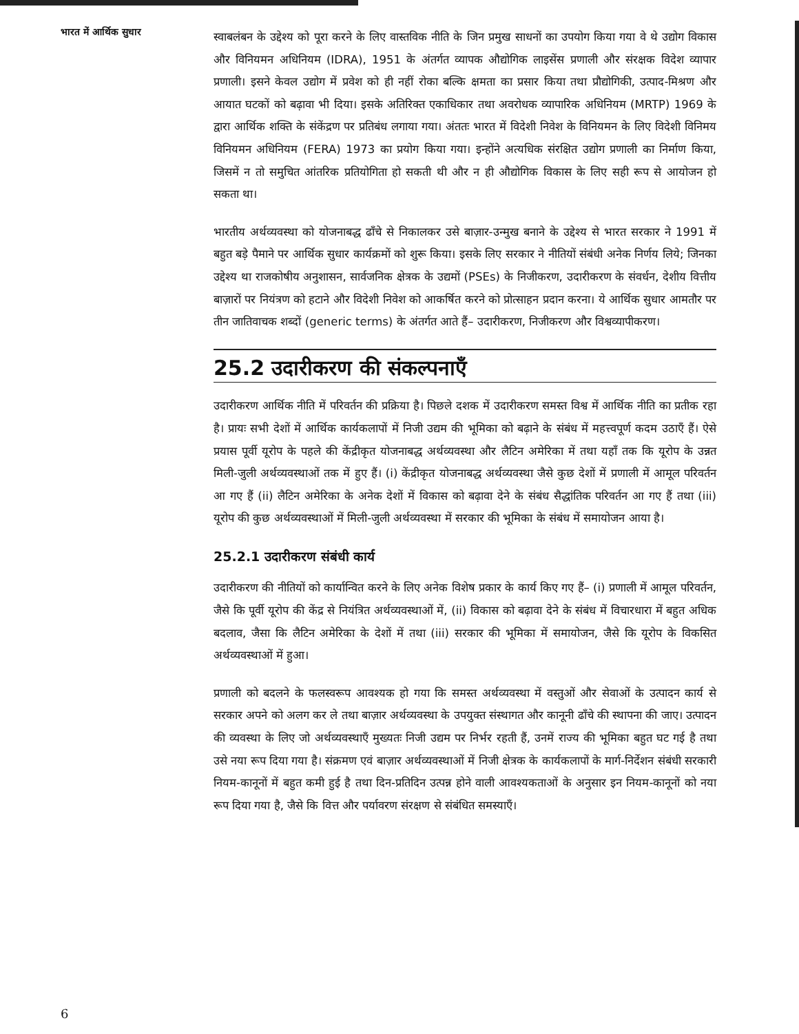भारत में आर्थिक सुधार
स्वाबलंबन के उद्देश्य को पूरा करने के लिए वास्तविक नीति के जिन प्रमुख साधनों का उपयोग किया गया वे थे उद्योग विकास और विनियमन अधिनियम (IDRA), 1951 के अंतर्गत व्यापक औद्योगिक लाइसेंस प्रणाली और संरक्षक विदेश व्यापार प्रणाली। इसने केवल उद्योग में प्रवेश को ही नहीं रोका बल्कि क्षमता का प्रसार किया तथा प्रौद्योगिकी, उत्पाद-मिश्रण और आयात घटकों को बढ़ावा भी दिया। इसके अतिरिक्त एकाधिकार तथा अवरोधक व्यापारिक अधिनियम (MRTP) 1969 के द्वारा आर्थिक शक्ति के संकेंद्रण पर प्रतिबंध लगाया गया। अंततः भारत में विदेशी निवेश के विनियमन के लिए विदेशी विनिमय विनियमन अधिनियम (FERA) 1973 का प्रयोग किया गया। इन्होंने अत्यधिक संरक्षित उद्योग प्रणाली का निर्माण किया, जिसमें न तो समुचित आंतरिक प्रतियोगिता हो सकती थी और न ही औद्योगिक विकास के लिए सही रूप से आयोजन हो सकता था।
भारतीय अर्थव्यवस्था को योजनाबद्ध ढाँचे से निकालकर उसे बाज़ार-उन्मुख बनाने के उद्देश्य से भारत सरकार ने 1991 में बहुत बड़े पैमाने पर आर्थिक सुधार कार्यक्रमों को शुरू किया। इसके लिए सरकार ने नीतियों संबंधी अनेक निर्णय लिये; जिनका उद्देश्य था राजकोषीय अनुशासन, सार्वजनिक क्षेत्रक के उद्यमों (PSEs) के निजीकरण, उदारीकरण के संवर्धन, देशीय वित्तीय बाज़ारों पर नियंत्रण को हटाने और विदेशी निवेश को आकर्षित करने को प्रोत्साहन प्रदान करना। ये आर्थिक सुधार आमतौर पर तीन जातिवाचक शब्दों (generic terms) के अंतर्गत आते हैं– उदारीकरण, निजीकरण और विश्वव्यापीकरण।
25.2 उदारीकरण की संकल्पनाएँ
उदारीकरण आर्थिक नीति में परिवर्तन की प्रक्रिया है। पिछले दशक में उदारीकरण समस्त विश्व में आर्थिक नीति का प्रतीक रहा है। प्रायः सभी देशों में आर्थिक कार्यकलापों में निजी उद्यम की भूमिका को बढ़ाने के संबंध में महत्त्वपूर्ण कदम उठाएँ हैं। ऐसे प्रयास पूर्वी यूरोप के पहले की केंद्रीकृत योजनाबद्ध अर्थव्यवस्था और लैटिन अमेरिका में तथा यहाँ तक कि यूरोप के उन्नत मिली-जुली अर्थव्यवस्थाओं तक में हुए हैं। (i) केंद्रीकृत योजनाबद्ध अर्थव्यवस्था जैसे कुछ देशों में प्रणाली में आमूल परिवर्तन आ गए हैं (ii) लैटिन अमेरिका के अनेक देशों में विकास को बढ़ावा देने के संबंध सैद्धांतिक परिवर्तन आ गए हैं तथा (iii) यूरोप की कुछ अर्थव्यवस्थाओं में मिली-जुली अर्थव्यवस्था में सरकार की भूमिका के संबंध में समायोजन आया है।
25.2.1 उदारीकरण संबंधी कार्य
उदारीकरण की नीतियों को कार्यान्वित करने के लिए अनेक विशेष प्रकार के कार्य किए गए हैं– (i) प्रणाली में आमूल परिवर्तन, जैसे कि पूर्वी यूरोप की केंद्र से नियंत्रित अर्थव्यवस्थाओं में, (ii) विकास को बढ़ावा देने के संबंध में विचारधारा में बहुत अधिक बदलाव, जैसा कि लैटिन अमेरिका के देशों में तथा (iii) सरकार की भूमिका में समायोजन, जैसे कि यूरोप के विकसित अर्थव्यवस्थाओं में हुआ।
प्रणाली को बदलने के फलस्वरूप आवश्यक हो गया कि समस्त अर्थव्यवस्था में वस्तुओं और सेवाओं के उत्पादन कार्य से सरकार अपने को अलग कर ले तथा बाज़ार अर्थव्यवस्था के उपयुक्त संस्थागत और कानूनी ढाँचे की स्थापना की जाए। उत्पादन की व्यवस्था के लिए जो अर्थव्यवस्थाएँ मुख्यतः निजी उद्यम पर निर्भर रहती हैं, उनमें राज्य की भूमिका बहुत घट गई है तथा उसे नया रूप दिया गया है। संक्रमण एवं बाज़ार अर्थव्यवस्थाओं में निजी क्षेत्रक के कार्यकलापों के मार्ग-निर्देशन संबंधी सरकारी नियम-कानूनों में बहुत कमी हुई है तथा दिन-प्रतिदिन उत्पन्न होने वाली आवश्यकताओं के अनुसार इन नियम-कानूनों को नया रूप दिया गया है, जैसे कि वित्त और पर्यावरण संरक्षण से संबंधित समस्याएँ।
6